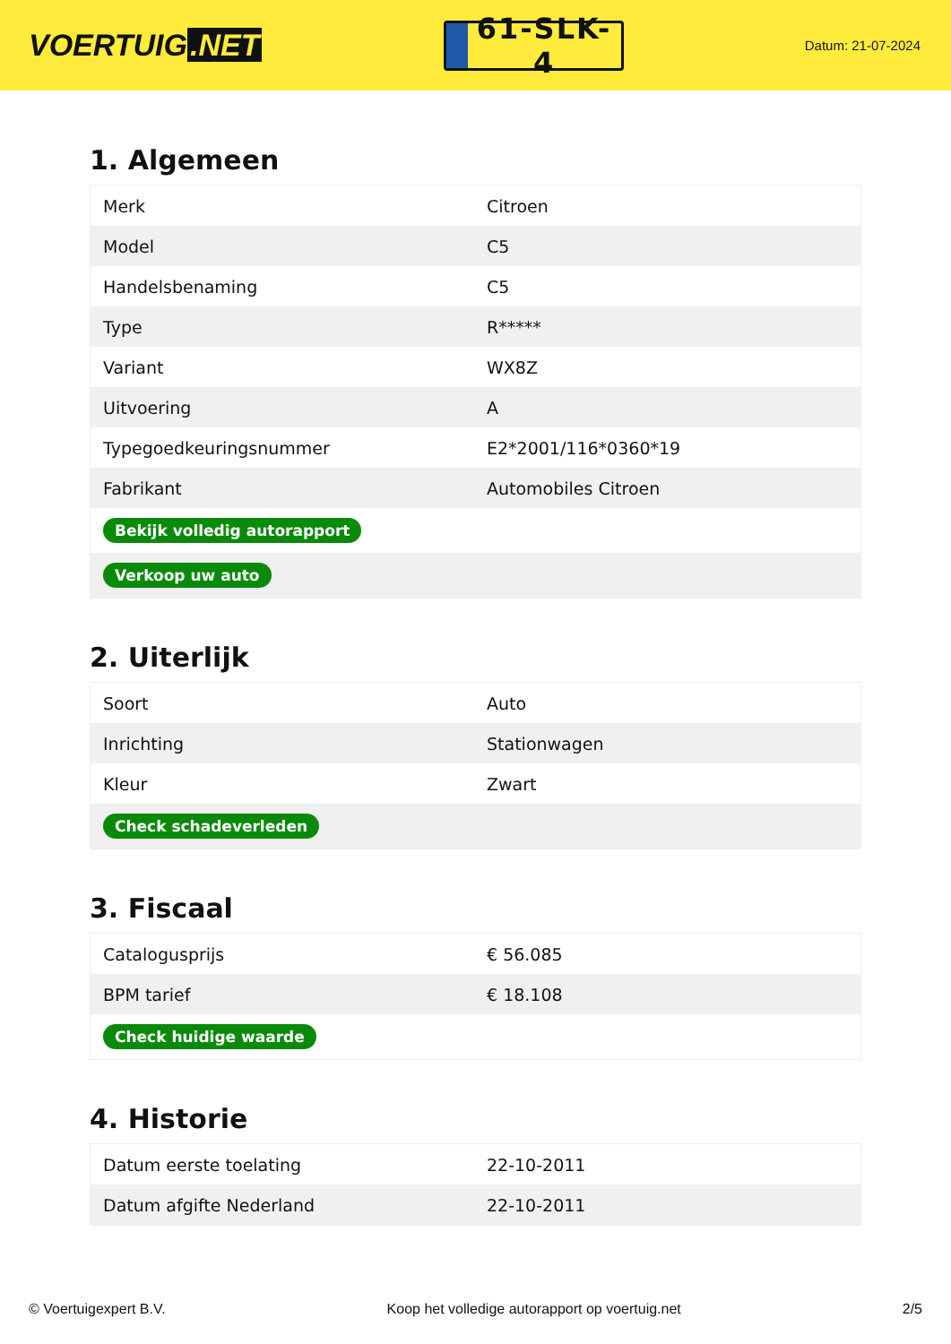VOERTUIG.NET
61-SLK-4
Datum: 21-07-2024
1. Algemeen
| Merk | Citroen |
| Model | C5 |
| Handelsbenaming | C5 |
| Type | R***** |
| Variant | WX8Z |
| Uitvoering | A |
| Typegoedkeuringsnummer | E2*2001/116*0360*19 |
| Fabrikant | Automobiles Citroen |
| Bekijk volledig autorapport | |
| Verkoop uw auto | |
2. Uiterlijk
| Soort | Auto |
| Inrichting | Stationwagen |
| Kleur | Zwart |
| Check schadeverleden | |
3. Fiscaal
| Catalogusprijs | € 56.085 |
| BPM tarief | € 18.108 |
| Check huidige waarde | |
4. Historie
| Datum eerste toelating | 22-10-2011 |
| Datum afgifte Nederland | 22-10-2011 |
© Voertuigexpert B.V. Koop het volledige autorapport op voertuig.net 2/5